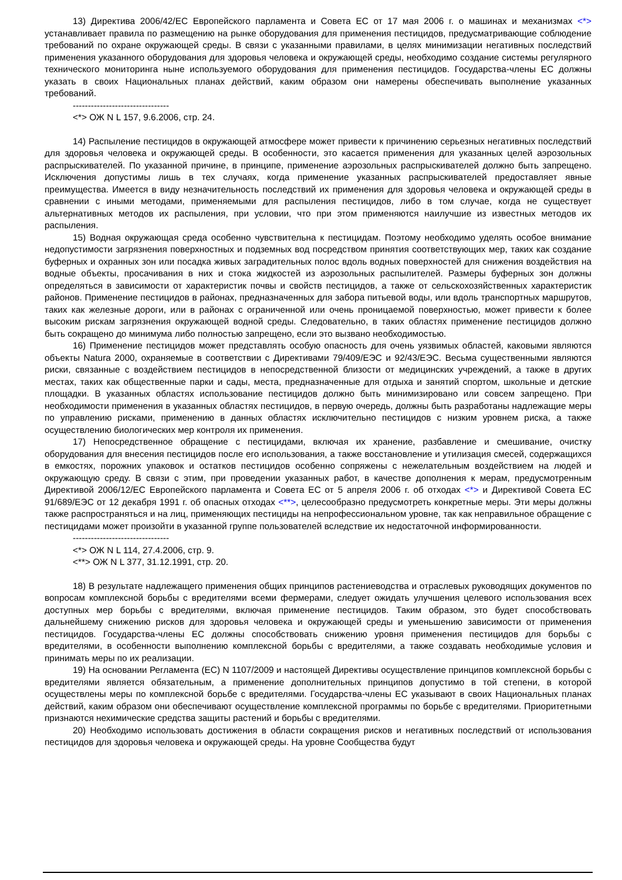13) Директива 2006/42/ЕС Европейского парламента и Совета ЕС от 17 мая 2006 г. о машинах и механизмах <*> устанавливает правила по размещению на рынке оборудования для применения пестицидов, предусматривающие соблюдение требований по охране окружающей среды. В связи с указанными правилами, в целях минимизации негативных последствий применения указанного оборудования для здоровья человека и окружающей среды, необходимо создание системы регулярного технического мониторинга ныне используемого оборудования для применения пестицидов. Государства-члены ЕС должны указать в своих Национальных планах действий, каким образом они намерены обеспечивать выполнение указанных требований.
--------------------------------
<*> ОЖ N L 157, 9.6.2006, стр. 24.
14) Распыление пестицидов в окружающей атмосфере может привести к причинению серьезных негативных последствий для здоровья человека и окружающей среды. В особенности, это касается применения для указанных целей аэрозольных распрыскивателей. По указанной причине, в принципе, применение аэрозольных распрыскивателей должно быть запрещено. Исключения допустимы лишь в тех случаях, когда применение указанных распрыскивателей предоставляет явные преимущества. Имеется в виду незначительность последствий их применения для здоровья человека и окружающей среды в сравнении с иными методами, применяемыми для распыления пестицидов, либо в том случае, когда не существует альтернативных методов их распыления, при условии, что при этом применяются наилучшие из известных методов их распыления.
15) Водная окружающая среда особенно чувствительна к пестицидам. Поэтому необходимо уделять особое внимание недопустимости загрязнения поверхностных и подземных вод посредством принятия соответствующих мер, таких как создание буферных и охранных зон или посадка живых заградительных полос вдоль водных поверхностей для снижения воздействия на водные объекты, просачивания в них и стока жидкостей из аэрозольных распылителей. Размеры буферных зон должны определяться в зависимости от характеристик почвы и свойств пестицидов, а также от сельскохозяйственных характеристик районов. Применение пестицидов в районах, предназначенных для забора питьевой воды, или вдоль транспортных маршрутов, таких как железные дороги, или в районах с ограниченной или очень проницаемой поверхностью, может привести к более высоким рискам загрязнения окружающей водной среды. Следовательно, в таких областях применение пестицидов должно быть сокращено до минимума либо полностью запрещено, если это вызвано необходимостью.
16) Применение пестицидов может представлять особую опасность для очень уязвимых областей, каковыми являются объекты Natura 2000, охраняемые в соответствии с Директивами 79/409/ЕЭС и 92/43/ЕЭС. Весьма существенными являются риски, связанные с воздействием пестицидов в непосредственной близости от медицинских учреждений, а также в других местах, таких как общественные парки и сады, места, предназначенные для отдыха и занятий спортом, школьные и детские площадки. В указанных областях использование пестицидов должно быть минимизировано или совсем запрещено. При необходимости применения в указанных областях пестицидов, в первую очередь, должны быть разработаны надлежащие меры по управлению рисками, применению в данных областях исключительно пестицидов с низким уровнем риска, а также осуществлению биологических мер контроля их применения.
17) Непосредственное обращение с пестицидами, включая их хранение, разбавление и смешивание, очистку оборудования для внесения пестицидов после его использования, а также восстановление и утилизация смесей, содержащихся в емкостях, порожних упаковок и остатков пестицидов особенно сопряжены с нежелательным воздействием на людей и окружающую среду. В связи с этим, при проведении указанных работ, в качестве дополнения к мерам, предусмотренным Директивой 2006/12/ЕС Европейского парламента и Совета ЕС от 5 апреля 2006 г. об отходах <*> и Директивой Совета ЕС 91/689/ЕЭС от 12 декабря 1991 г. об опасных отходах <**>, целесообразно предусмотреть конкретные меры. Эти меры должны также распространяться и на лиц, применяющих пестициды на непрофессиональном уровне, так как неправильное обращение с пестицидами может произойти в указанной группе пользователей вследствие их недостаточной информированности.
--------------------------------
<*> ОЖ N L 114, 27.4.2006, стр. 9.
<**> ОЖ N L 377, 31.12.1991, стр. 20.
18) В результате надлежащего применения общих принципов растениеводства и отраслевых руководящих документов по вопросам комплексной борьбы с вредителями всеми фермерами, следует ожидать улучшения целевого использования всех доступных мер борьбы с вредителями, включая применение пестицидов. Таким образом, это будет способствовать дальнейшему снижению рисков для здоровья человека и окружающей среды и уменьшению зависимости от применения пестицидов. Государства-члены ЕС должны способствовать снижению уровня применения пестицидов для борьбы с вредителями, в особенности выполнению комплексной борьбы с вредителями, а также создавать необходимые условия и принимать меры по их реализации.
19) На основании Регламента (ЕС) N 1107/2009 и настоящей Директивы осуществление принципов комплексной борьбы с вредителями является обязательным, а применение дополнительных принципов допустимо в той степени, в которой осуществлены меры по комплексной борьбе с вредителями. Государства-члены ЕС указывают в своих Национальных планах действий, каким образом они обеспечивают осуществление комплексной программы по борьбе с вредителями. Приоритетными признаются нехимические средства защиты растений и борьбы с вредителями.
20) Необходимо использовать достижения в области сокращения рисков и негативных последствий от использования пестицидов для здоровья человека и окружающей среды. На уровне Сообщества будут